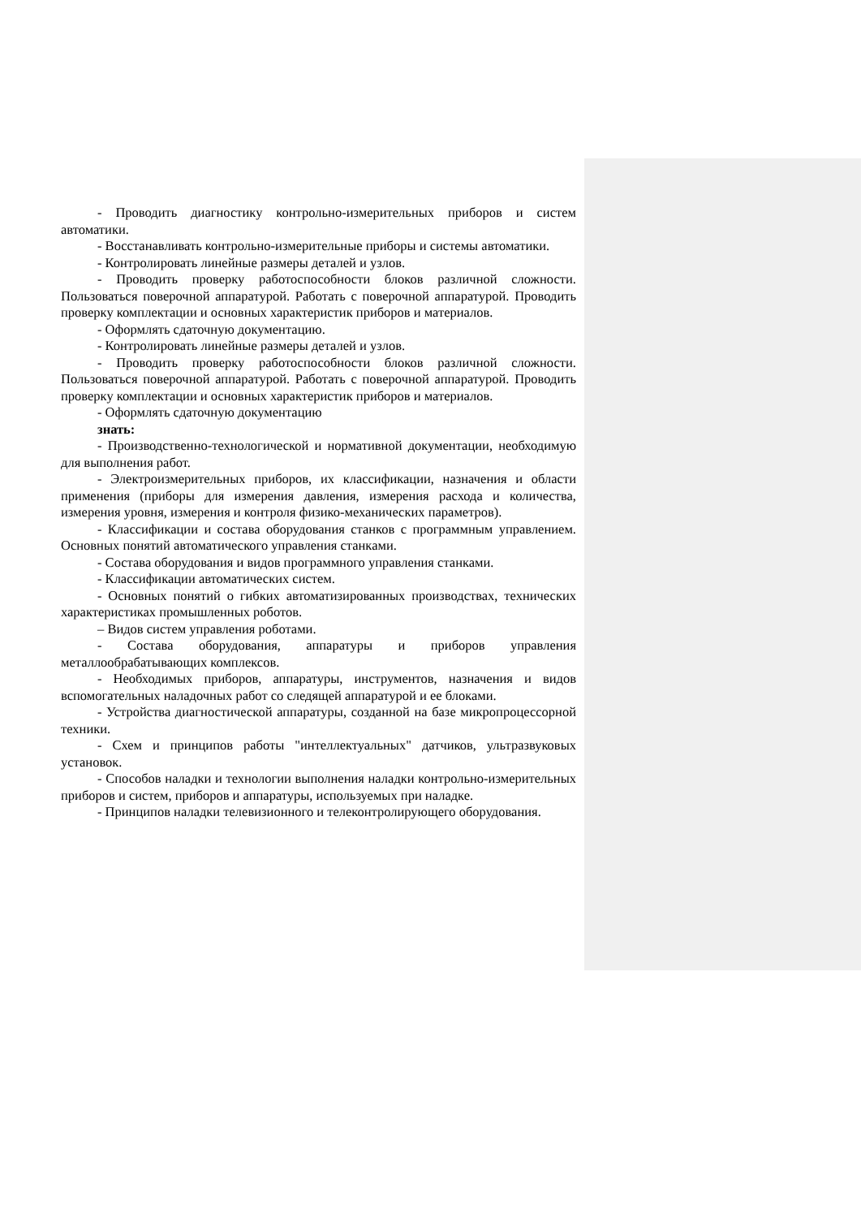- Проводить диагностику контрольно-измерительных приборов и систем автоматики.
- Восстанавливать контрольно-измерительные приборы и системы автоматики.
- Контролировать линейные размеры деталей и узлов.
- Проводить проверку работоспособности блоков различной сложности. Пользоваться поверочной аппаратурой. Работать с поверочной аппаратурой. Проводить проверку комплектации и основных характеристик приборов и материалов.
- Оформлять сдаточную документацию.
- Контролировать линейные размеры деталей и узлов.
- Проводить проверку работоспособности блоков различной сложности. Пользоваться поверочной аппаратурой. Работать с поверочной аппаратурой. Проводить проверку комплектации и основных характеристик приборов и материалов.
- Оформлять сдаточную документацию
знать:
- Производственно-технологической и нормативной документации, необходимую для выполнения работ.
- Электроизмерительных приборов, их классификации, назначения и области применения (приборы для измерения давления, измерения расхода и количества, измерения уровня, измерения и контроля физико-механических параметров).
- Классификации и состава оборудования станков с программным управлением. Основных понятий автоматического управления станками.
- Состава оборудования и видов программного управления станками.
- Классификации автоматических систем.
- Основных понятий о гибких автоматизированных производствах, технических характеристиках промышленных роботов.
– Видов систем управления роботами.
- Состава оборудования, аппаратуры и приборов управления металлообрабатывающих комплексов.
- Необходимых приборов, аппаратуры, инструментов, назначения и видов вспомогательных наладочных работ со следящей аппаратурой и ее блоками.
- Устройства диагностической аппаратуры, созданной на базе микропроцессорной техники.
- Схем и принципов работы "интеллектуальных" датчиков, ультразвуковых установок.
- Способов наладки и технологии выполнения наладки контрольно-измерительных приборов и систем, приборов и аппаратуры, используемых при наладке.
- Принципов наладки телевизионного и телеконтролирующего оборудования.